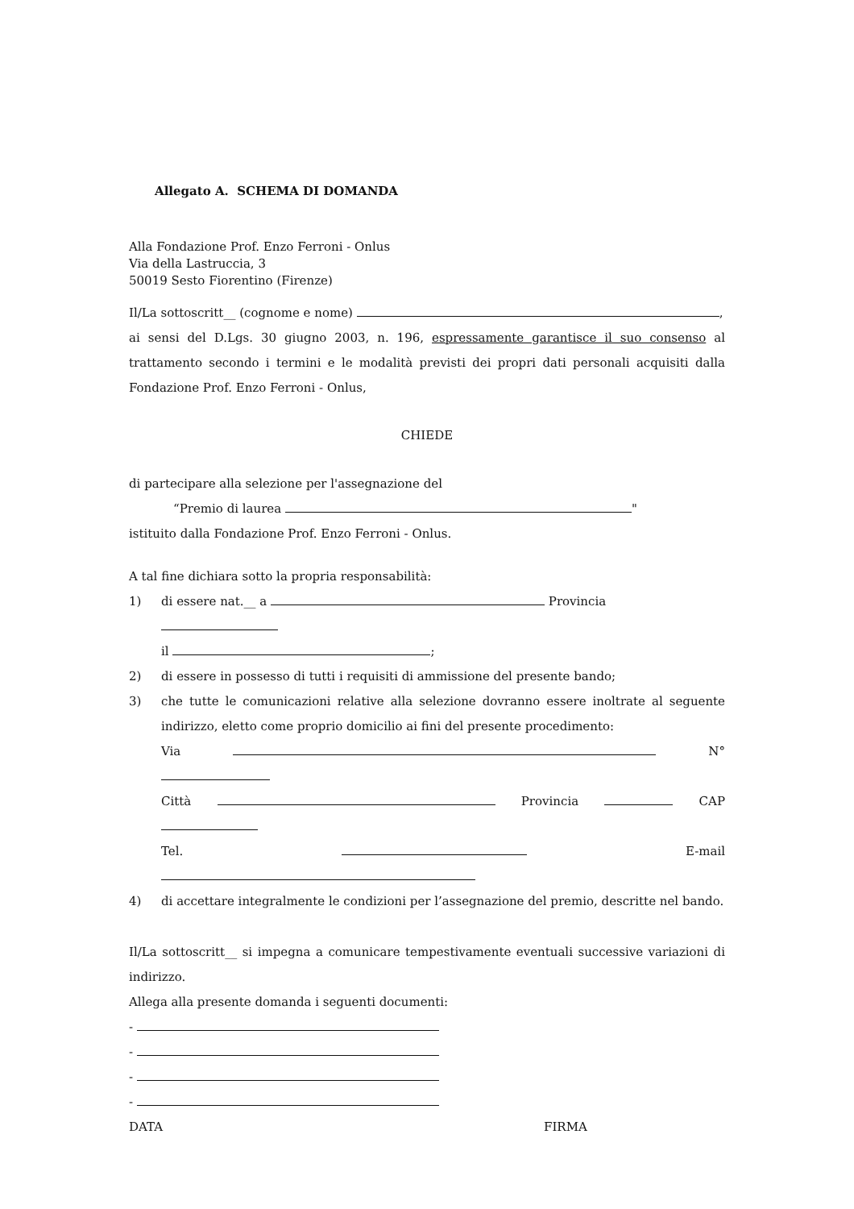Allegato A. SCHEMA DI DOMANDA
Alla Fondazione Prof. Enzo Ferroni - Onlus
Via della Lastruccia, 3
50019 Sesto Fiorentino (Firenze)
Il/La sottoscritt__ (cognome e nome) ,
ai sensi del D.Lgs. 30 giugno 2003, n. 196, espressamente garantisce il suo consenso al trattamento secondo i termini e le modalità previsti dei propri dati personali acquisiti dalla Fondazione Prof. Enzo Ferroni - Onlus,
CHIEDE
di partecipare alla selezione per l'assegnazione del
“Premio di laurea "
istituito dalla Fondazione Prof. Enzo Ferroni - Onlus.
A tal fine dichiara sotto la propria responsabilità:
1) di essere nat.__ a Provincia
il ;
2) di essere in possesso di tutti i requisiti di ammissione del presente bando;
3) che tutte le comunicazioni relative alla selezione dovranno essere inoltrate al seguente indirizzo, eletto come proprio domicilio ai fini del presente procedimento:
Via N°
Città Provincia CAP
Tel. E-mail
4) di accettare integralmente le condizioni per l’assegnazione del premio, descritte nel bando.
Il/La sottoscritt__ si impegna a comunicare tempestivamente eventuali successive variazioni di indirizzo.
Allega alla presente domanda i seguenti documenti:
-
-
-
-
DATA FIRMA